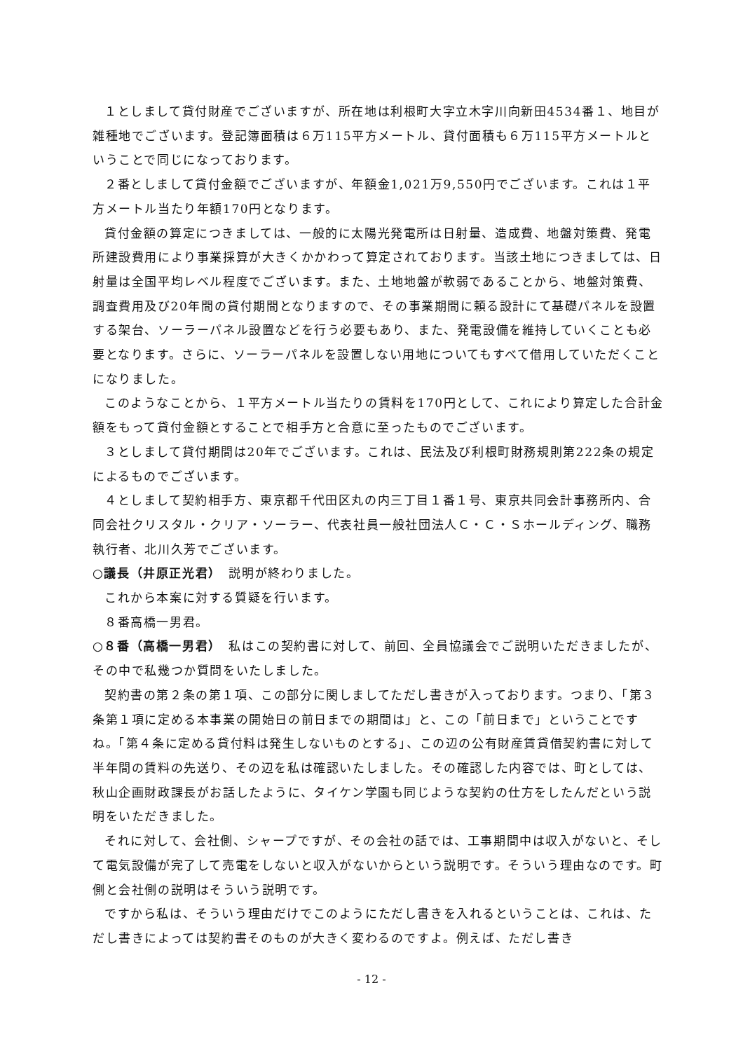１としまして貸付財産でございますが、所在地は利根町大字立木字川向新田4534番１、地目が雑種地でございます。登記簿面積は６万115平方メートル、貸付面積も６万115平方メートルということで同じになっております。
２番としまして貸付金額でございますが、年額金1,021万9,550円でございます。これは１平方メートル当たり年額170円となります。
貸付金額の算定につきましては、一般的に太陽光発電所は日射量、造成費、地盤対策費、発電所建設費用により事業採算が大きくかかわって算定されております。当該土地につきましては、日射量は全国平均レベル程度でございます。また、土地地盤が軟弱であることから、地盤対策費、調査費用及び20年間の貸付期間となりますので、その事業期間に頼る設計にて基礎パネルを設置する架台、ソーラーパネル設置などを行う必要もあり、また、発電設備を維持していくことも必要となります。さらに、ソーラーパネルを設置しない用地についてもすべて借用していただくことになりました。
このようなことから、１平方メートル当たりの賃料を170円として、これにより算定した合計金額をもって貸付金額とすることで相手方と合意に至ったものでございます。
３としまして貸付期間は20年でございます。これは、民法及び利根町財務規則第222条の規定によるものでございます。
４としまして契約相手方、東京都千代田区丸の内三丁目１番１号、東京共同会計事務所内、合同会社クリスタル・クリア・ソーラー、代表社員一般社団法人Ｃ・Ｃ・Ｓホールディング、職務執行者、北川久芳でございます。
○議長（井原正光君）　説明が終わりました。
これから本案に対する質疑を行います。
８番高橋一男君。
○８番（高橋一男君）　私はこの契約書に対して、前回、全員協議会でご説明いただきましたが、その中で私幾つか質問をいたしました。
契約書の第２条の第１項、この部分に関しましてただし書きが入っております。つまり、「第３条第１項に定める本事業の開始日の前日までの期間は」と、この「前日まで」ということですね。「第４条に定める貸付料は発生しないものとする」、この辺の公有財産賃貸借契約書に対して半年間の賃料の先送り、その辺を私は確認いたしました。その確認した内容では、町としては、秋山企画財政課長がお話したように、タイケン学園も同じような契約の仕方をしたんだという説明をいただきました。
それに対して、会社側、シャープですが、その会社の話では、工事期間中は収入がないと、そして電気設備が完了して売電をしないと収入がないからという説明です。そういう理由なのです。町側と会社側の説明はそういう説明です。
ですから私は、そういう理由だけでこのようにただし書きを入れるということは、これは、ただし書きによっては契約書そのものが大きく変わるのですよ。例えば、ただし書き
- 12 -